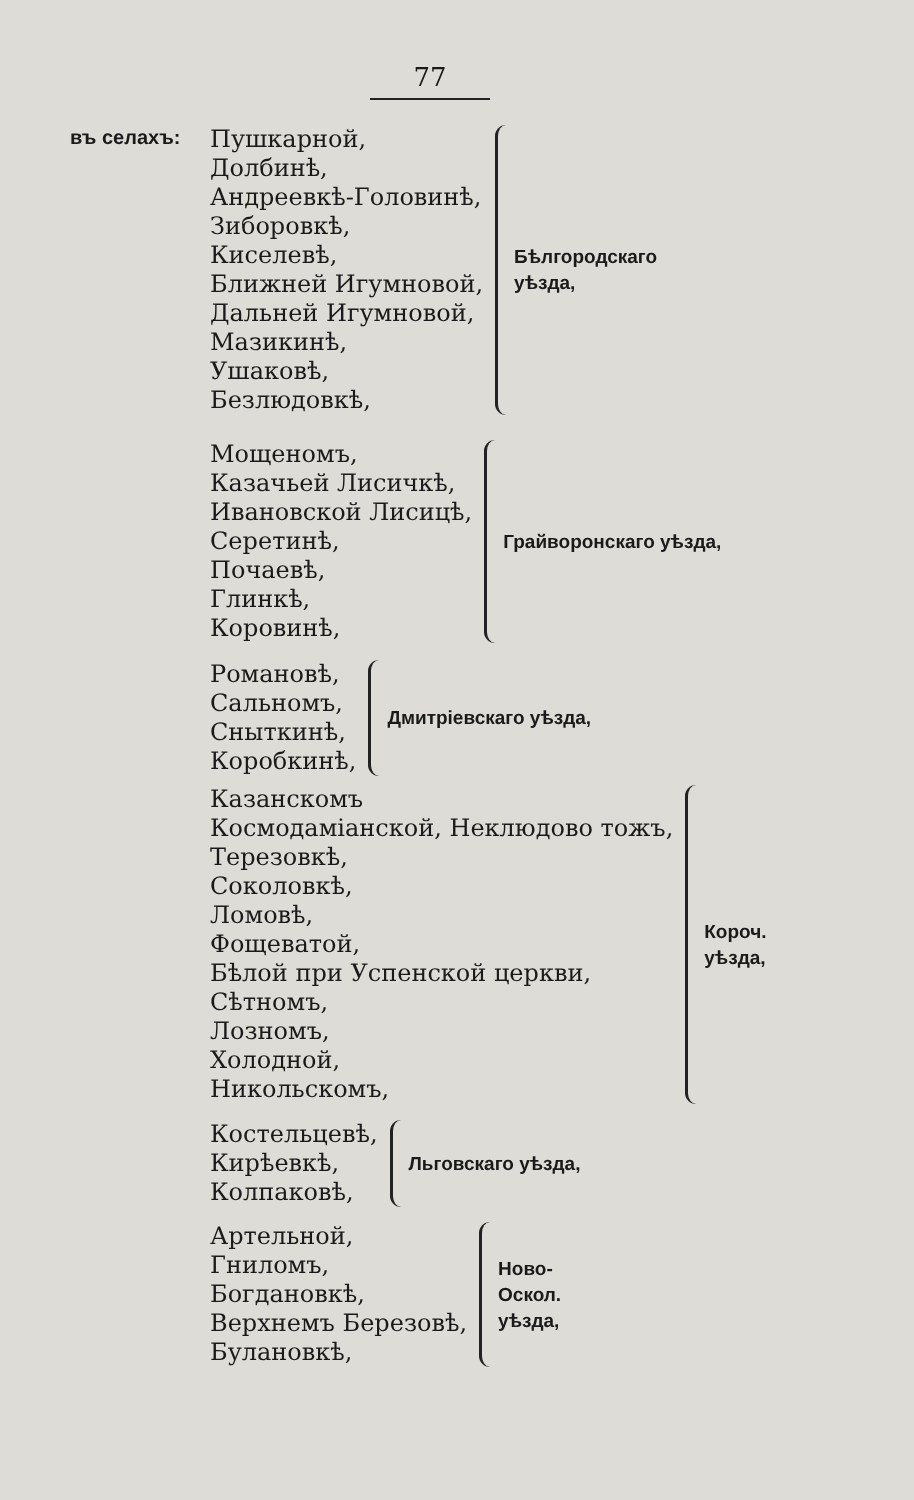77
въ селахъ:
Пушкарной,
Долбинѣ,
Андреевкѣ-Головинѣ,
Зиборовкѣ,
Киселевѣ,
Ближней Игумновой,
Дальней Игумновой,
Мазикинѣ,
Ушаковѣ,
Безлюдовкѣ,
Бѣлгородскаго
уѣзда,
Мощеномъ,
Казачьей Лисичкѣ,
Ивановской Лисицѣ,
Серетинѣ,
Почаевѣ,
Глинкѣ,
Коровинѣ,
Грайворонскаго уѣзда,
Романовѣ,
Сальномъ,
Сныткинѣ,
Коробкинѣ,
Дмитріевскаго уѣзда,
Казанскомъ
Космодаміанской, Неклюдово тожъ,
Терезовкѣ,
Соколовкѣ,
Ломовѣ,
Фощеватой,
Бѣлой при Успенской церкви,
Сѣтномъ,
Лозномъ,
Холодной,
Никольскомъ,
Короч.
уѣзда,
Костельцевѣ,
Кирѣевкѣ,
Колпаковѣ,
Льговскаго уѣзда,
Артельной,
Гниломъ,
Богдановкѣ,
Верхнемъ Березовѣ,
Булановкѣ,
Ново-
Оскол.
уѣзда,